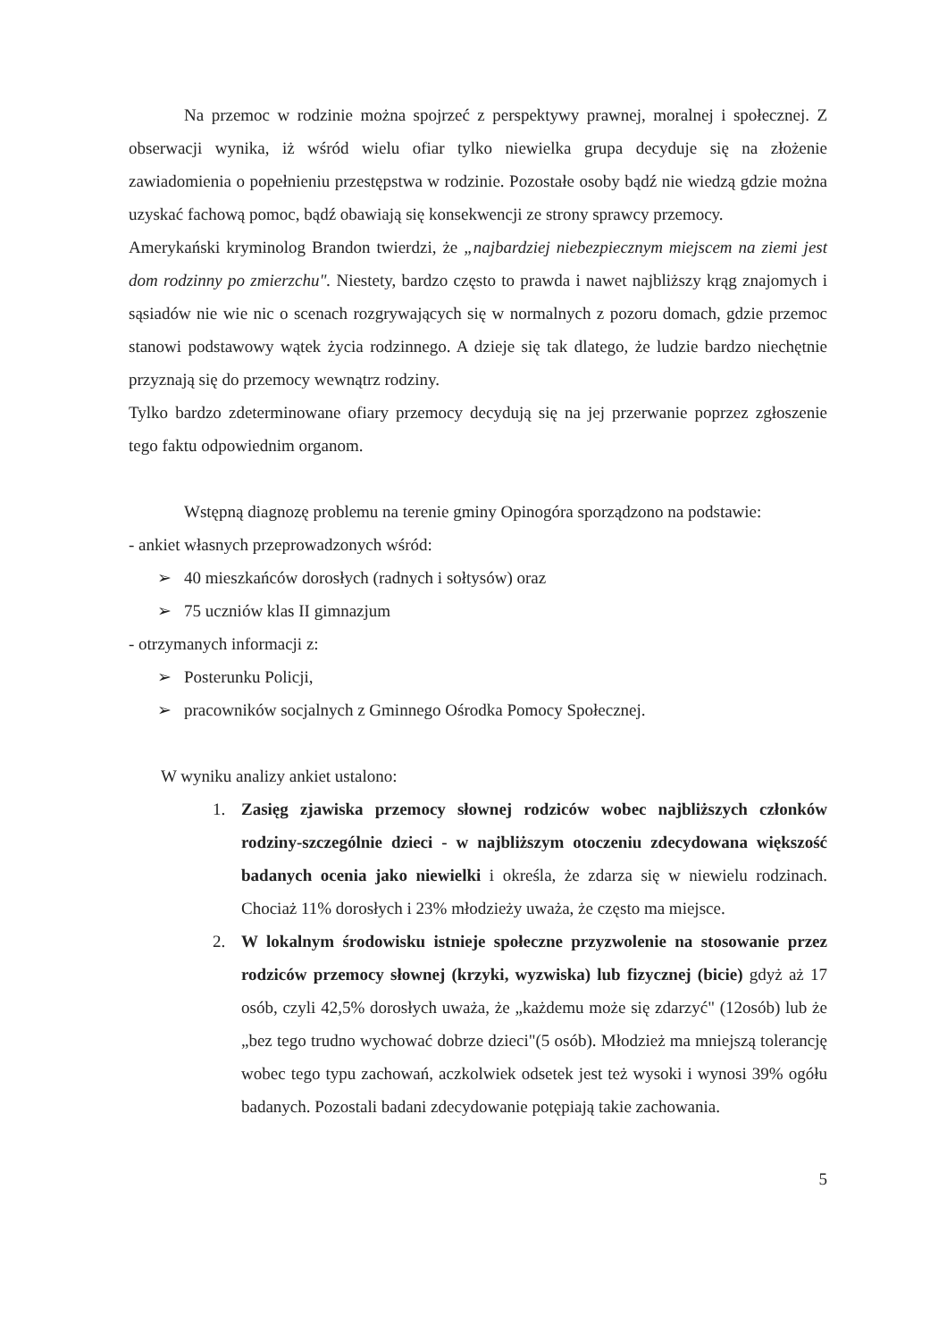Na przemoc w rodzinie można spojrzeć z perspektywy prawnej, moralnej i społecznej. Z obserwacji wynika, iż wśród wielu ofiar tylko niewielka grupa decyduje się na złożenie zawiadomienia o popełnieniu przestępstwa w rodzinie. Pozostałe osoby bądź nie wiedzą gdzie można uzyskać fachową pomoc, bądź obawiają się konsekwencji ze strony sprawcy przemocy.
Amerykański kryminolog Brandon twierdzi, że „najbardziej niebezpiecznym miejscem na ziemi jest dom rodzinny po zmierzchu". Niestety, bardzo często to prawda i nawet najbliższy krąg znajomych i sąsiadów nie wie nic o scenach rozgrywających się w normalnych z pozoru domach, gdzie przemoc stanowi podstawowy wątek życia rodzinnego. A dzieje się tak dlatego, że ludzie bardzo niechętnie przyznają się do przemocy wewnątrz rodziny.
Tylko bardzo zdeterminowane ofiary przemocy decydują się na jej przerwanie poprzez zgłoszenie tego faktu odpowiednim organom.
Wstępną diagnozę problemu na terenie gminy Opinogóra sporządzono na podstawie:
- ankiet własnych przeprowadzonych wśród:
➢ 40 mieszkańców dorosłych (radnych i sołtysów) oraz
➢ 75 uczniów klas II gimnazjum
- otrzymanych informacji z:
➢ Posterunku Policji,
➢ pracowników socjalnych z Gminnego Ośrodka Pomocy Społecznej.
W wyniku analizy ankiet ustalono:
1. Zasięg zjawiska przemocy słownej rodziców wobec najbliższych członków rodziny-szczególnie dzieci - w najbliższym otoczeniu zdecydowana większość badanych ocenia jako niewielki i określa, że zdarza się w niewielu rodzinach. Chociaż 11% dorosłych i 23% młodzieży uważa, że często ma miejsce.
2. W lokalnym środowisku istnieje społeczne przyzwolenie na stosowanie przez rodziców przemocy słownej (krzyki, wyzwiska) lub fizycznej (bicie) gdyż aż 17 osób, czyli 42,5% dorosłych uważa, że „każdemu może się zdarzyć" (12osób) lub że „bez tego trudno wychować dobrze dzieci"(5 osób). Młodzież ma mniejszą tolerancję wobec tego typu zachowań, aczkolwiek odsetek jest też wysoki i wynosi 39% ogółu badanych. Pozostali badani zdecydowanie potępiają takie zachowania.
5